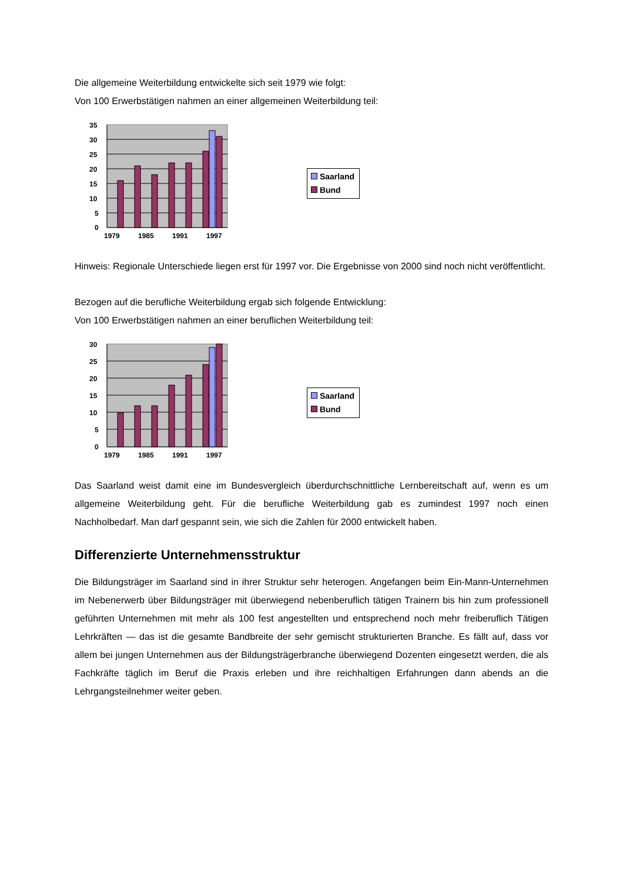Die allgemeine Weiterbildung entwickelte sich seit 1979 wie folgt:
Von 100 Erwerbstätigen nahmen an einer allgemeinen Weiterbildung teil:
35
30
25
20
15
10
5
0
1979
1985
1991
1997
Saarland
Bund
Hinweis: Regionale Unterschiede liegen erst für 1997 vor. Die Ergebnisse von 2000 sind noch nicht veröffentlicht.
Bezogen auf die berufliche Weiterbildung ergab sich folgende Entwicklung:
Von 100 Erwerbstätigen nahmen an einer beruflichen Weiterbildung teil:
30
25
20
15
10
5
0
1979
1985
1991
1997
Saarland
Bund
Das Saarland weist damit eine im Bundesvergleich überdurchschnittliche Lernbereitschaft auf, wenn es um allgemeine Weiterbildung geht. Für die berufliche Weiterbildung gab es zumindest 1997 noch einen Nachholbedarf. Man darf gespannt sein, wie sich die Zahlen für 2000 entwickelt haben.
Differenzierte Unternehmensstruktur
Die Bildungsträger im Saarland sind in ihrer Struktur sehr heterogen. Angefangen beim Ein-Mann-Unternehmen im Nebenerwerb über Bildungsträger mit überwiegend nebenberuflich tätigen Trainern bis hin zum professionell geführten Unternehmen mit mehr als 100 fest angestellten und entsprechend noch mehr freiberuflich Tätigen Lehrkräften — das ist die gesamte Bandbreite der sehr gemischt strukturierten Branche. Es fällt auf, dass vor allem bei jungen Unternehmen aus der Bildungsträgerbranche überwiegend Dozenten eingesetzt werden, die als Fachkräfte täglich im Beruf die Praxis erleben und ihre reichhaltigen Erfahrungen dann abends an die Lehrgangsteilnehmer weiter geben.